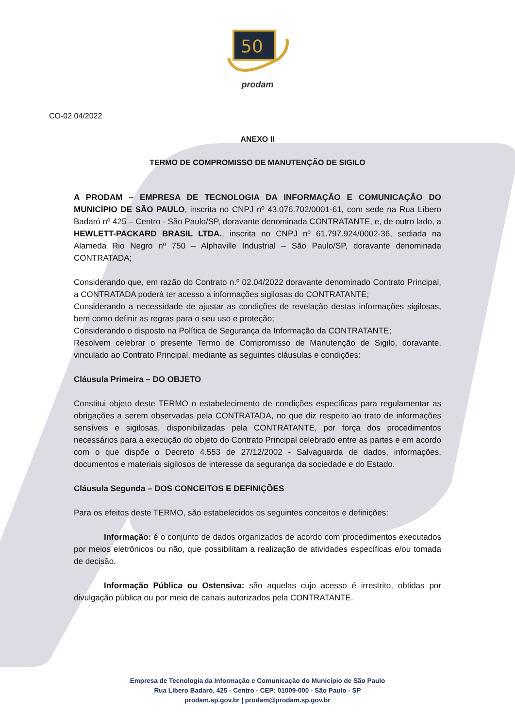50
prodam
CO-02.04/2022
ANEXO II
TERMO DE COMPROMISSO DE MANUTENÇÃO DE SIGILO
A PRODAM – EMPRESA DE TECNOLOGIA DA INFORMAÇÃO E COMUNICAÇÃO DO MUNICÍPIO DE SÃO PAULO, inscrita no CNPJ nº 43.076.702/0001-61, com sede na Rua Líbero Badaró nº 425 – Centro - São Paulo/SP, doravante denominada CONTRATANTE, e, de outro lado, a HEWLETT-PACKARD BRASIL LTDA., inscrita no CNPJ nº 61.797.924/0002-36, sediada na Alameda Rio Negro nº 750 – Alphaville Industrial – São Paulo/SP, doravante denominada CONTRATADA;
Considerando que, em razão do Contrato n.º 02.04/2022 doravante denominado Contrato Principal, a CONTRATADA poderá ter acesso a informações sigilosas do CONTRATANTE;
Considerando a necessidade de ajustar as condições de revelação destas informações sigilosas, bem como definir as regras para o seu uso e proteção;
Considerando o disposto na Política de Segurança da Informação da CONTRATANTE;
Resolvem celebrar o presente Termo de Compromisso de Manutenção de Sigilo, doravante, vinculado ao Contrato Principal, mediante as seguintes cláusulas e condições:
Cláusula Primeira – DO OBJETO
Constitui objeto deste TERMO o estabelecimento de condições específicas para regulamentar as obrigações a serem observadas pela CONTRATADA, no que diz respeito ao trato de informações sensíveis e sigilosas, disponibilizadas pela CONTRATANTE, por força dos procedimentos necessários para a execução do objeto do Contrato Principal celebrado entre as partes e em acordo com o que dispõe o Decreto 4.553 de 27/12/2002 - Salvaguarda de dados, informações, documentos e materiais sigilosos de interesse da segurança da sociedade e do Estado.
Cláusula Segunda – DOS CONCEITOS E DEFINIÇÕES
Para os efeitos deste TERMO, são estabelecidos os seguintes conceitos e definições:
Informação: é o conjunto de dados organizados de acordo com procedimentos executados por meios eletrônicos ou não, que possibilitam a realização de atividades específicas e/ou tomada de decisão.
Informação Pública ou Ostensiva: são aquelas cujo acesso é irrestrito, obtidas por divulgação pública ou por meio de canais autorizados pela CONTRATANTE.
Empresa de Tecnologia da Informação e Comunicação do Município de São Paulo
Rua Líbero Badaró, 425 - Centro - CEP: 01009-000 - São Paulo - SP
prodam.sp.gov.br | prodam@prodam.sp.gov.br